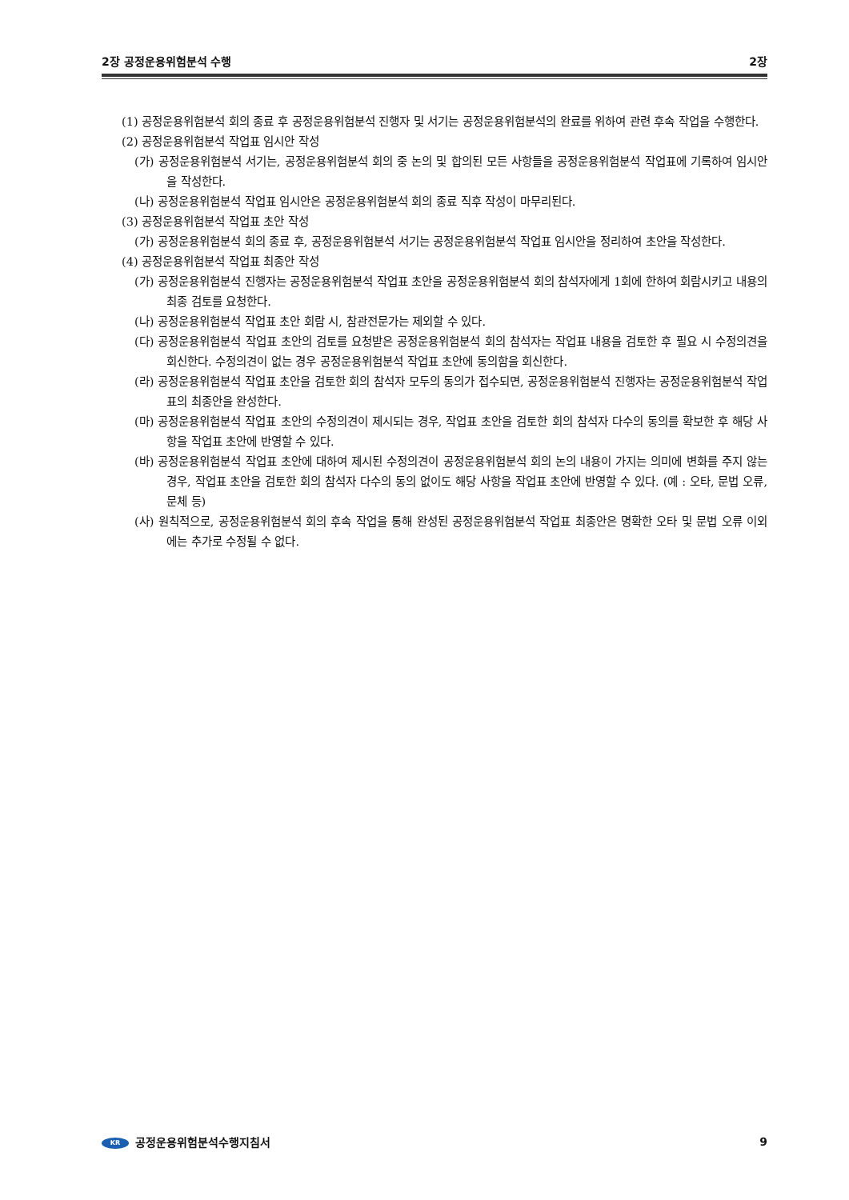2장 공정운용위험분석 수행 2장
(1) 공정운용위험분석 회의 종료 후 공정운용위험분석 진행자 및 서기는 공정운용위험분석의 완료를 위하여 관련 후속 작업을 수행한다.
(2) 공정운용위험분석 작업표 임시안 작성
(가) 공정운용위험분석 서기는, 공정운용위험분석 회의 중 논의 및 합의된 모든 사항들을 공정운용위험분석 작업표에 기록하여 임시안을 작성한다.
(나) 공정운용위험분석 작업표 임시안은 공정운용위험분석 회의 종료 직후 작성이 마무리된다.
(3) 공정운용위험분석 작업표 초안 작성
(가) 공정운용위험분석 회의 종료 후, 공정운용위험분석 서기는 공정운용위험분석 작업표 임시안을 정리하여 초안을 작성한다.
(4) 공정운용위험분석 작업표 최종안 작성
(가) 공정운용위험분석 진행자는 공정운용위험분석 작업표 초안을 공정운용위험분석 회의 참석자에게 1회에 한하여 회람시키고 내용의 최종 검토를 요청한다.
(나) 공정운용위험분석 작업표 초안 회람 시, 참관전문가는 제외할 수 있다.
(다) 공정운용위험분석 작업표 초안의 검토를 요청받은 공정운용위험분석 회의 참석자는 작업표 내용을 검토한 후 필요 시 수정의견을 회신한다. 수정의견이 없는 경우 공정운용위험분석 작업표 초안에 동의함을 회신한다.
(라) 공정운용위험분석 작업표 초안을 검토한 회의 참석자 모두의 동의가 접수되면, 공정운용위험분석 진행자는 공정운용위험분석 작업표의 최종안을 완성한다.
(마) 공정운용위험분석 작업표 초안의 수정의견이 제시되는 경우, 작업표 초안을 검토한 회의 참석자 다수의 동의를 확보한 후 해당 사항을 작업표 초안에 반영할 수 있다.
(바) 공정운용위험분석 작업표 초안에 대하여 제시된 수정의견이 공정운용위험분석 회의 논의 내용이 가지는 의미에 변화를 주지 않는 경우, 작업표 초안을 검토한 회의 참석자 다수의 동의 없이도 해당 사항을 작업표 초안에 반영할 수 있다. (예 : 오타, 문법 오류, 문체 등)
(사) 원칙적으로, 공정운용위험분석 회의 후속 작업을 통해 완성된 공정운용위험분석 작업표 최종안은 명확한 오타 및 문법 오류 이외에는 추가로 수정될 수 없다.
KR 공정운용위험분석수행지침서 9